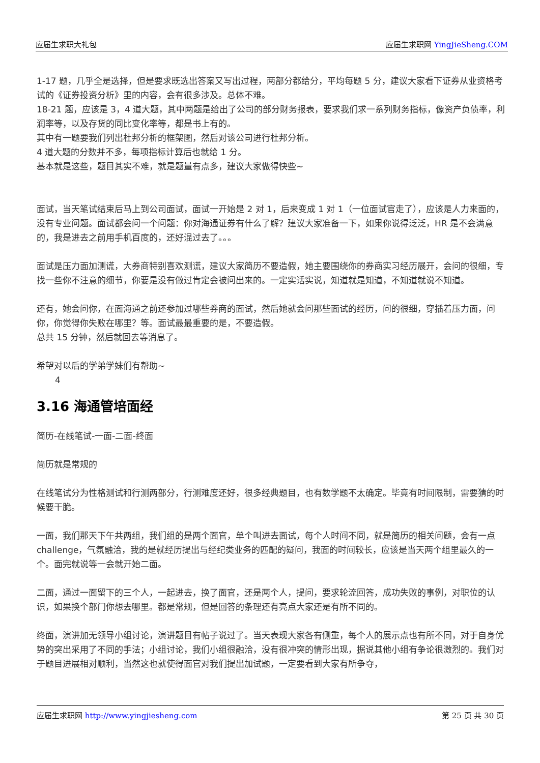应届生求职大礼包 应届生求职网 YingJieSheng.COM
1-17 题，几乎全是选择，但是要求既选出答案又写出过程，两部分都给分，平均每题 5 分，建议大家看下证券从业资格考试的《证券投资分析》里的内容，会有很多涉及。总体不难。
18-21 题，应该是 3，4 道大题，其中两题是给出了公司的部分财务报表，要求我们求一系列财务指标，像资产负债率，利润率等，以及存货的同比变化率等，都是书上有的。
其中有一题要我们列出杜邦分析的框架图，然后对该公司进行杜邦分析。
4 道大题的分数并不多，每项指标计算后也就给 1 分。
基本就是这些，题目其实不难，就是题量有点多，建议大家做得快些~
面试，当天笔试结束后马上到公司面试，面试一开始是 2 对 1，后来变成 1 对 1（一位面试官走了），应该是人力来面的，没有专业问题。面试都会问一个问题：你对海通证券有什么了解？建议大家准备一下，如果你说得泛泛，HR 是不会满意的，我是进去之前用手机百度的，还好混过去了。。。
面试是压力面加测谎，大券商特别喜欢测谎，建议大家简历不要造假，她主要围绕你的券商实习经历展开，会问的很细，专找一些你不注意的细节，你要是没有做过肯定会被问出来的。一定实话实说，知道就是知道，不知道就说不知道。
还有，她会问你，在面海通之前还参加过哪些券商的面试，然后她就会问那些面试的经历，问的很细，穿插着压力面，问你，你觉得你失败在哪里？等。面试最最重要的是，不要造假。
总共 15 分钟，然后就回去等消息了。
希望对以后的学弟学妹们有帮助~
4
3.16 海通管培面经
简历-在线笔试-一面-二面-终面
简历就是常规的
在线笔试分为性格测试和行测两部分，行测难度还好，很多经典题目，也有数学题不太确定。毕竟有时间限制，需要猜的时候要干脆。
一面，我们那天下午共两组，我们组的是两个面官，单个叫进去面试，每个人时间不同，就是简历的相关问题，会有一点 challenge，气氛融洽，我的是就经历提出与经纪类业务的匹配的疑问，我面的时间较长，应该是当天两个组里最久的一个。面完就说等一会就开始二面。
二面，通过一面留下的三个人，一起进去，换了面官，还是两个人，提问，要求轮流回答，成功失败的事例，对职位的认识，如果换个部门你想去哪里。都是常规，但是回答的条理还有亮点大家还是有所不同的。
终面，演讲加无领导小组讨论，演讲题目有帖子说过了。当天表现大家各有侧重，每个人的展示点也有所不同，对于自身优势的突出采用了不同的手法；小组讨论，我们小组很融洽，没有很冲突的情形出现，据说其他小组有争论很激烈的。我们对于题目进展相对顺利，当然这也就使得面官对我们提出加试题，一定要看到大家有所争夺，
应届生求职网 http://www.yingjiesheng.com 第 25 页 共 30 页